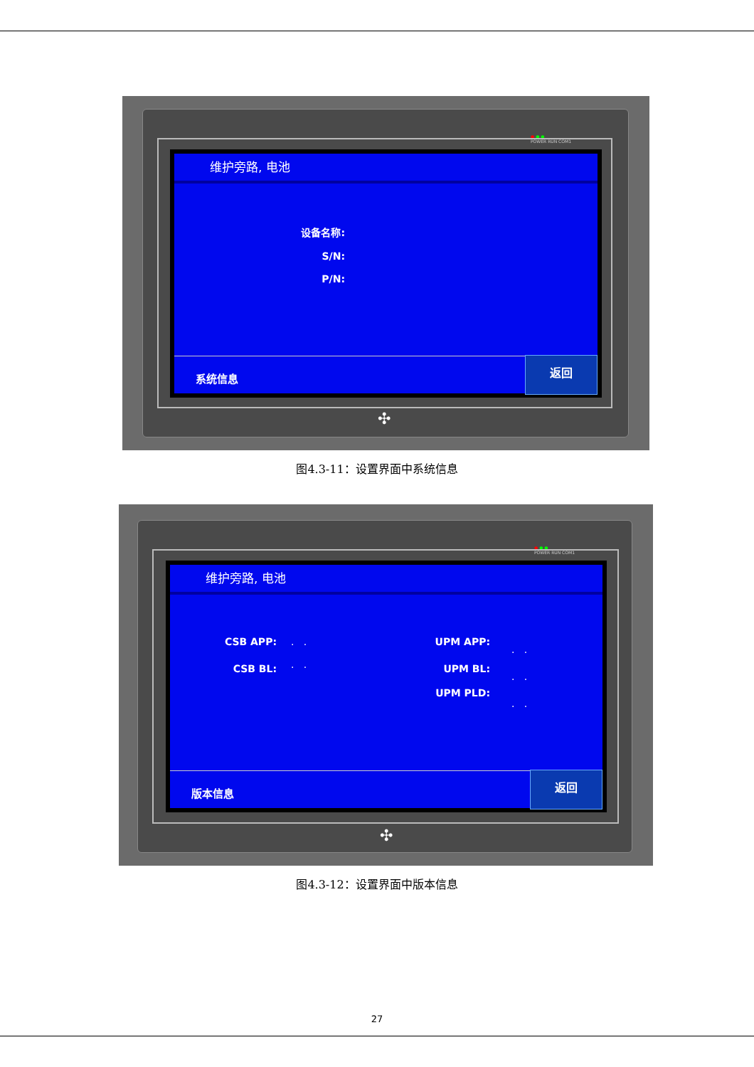● ● ●
POWER RUN COM1
维护旁路, 电池
设备名称:
S/N:
P/N:
系统信息
返回
✣
图4.3-11：设置界面中系统信息
● ● ●
POWER RUN COM1
维护旁路, 电池
CSB APP:
CSB BL:
. .
. .
UPM APP:
UPM BL:
UPM PLD:
. .
. .
. .
版本信息
返回
✣
图4.3-12：设置界面中版本信息
27